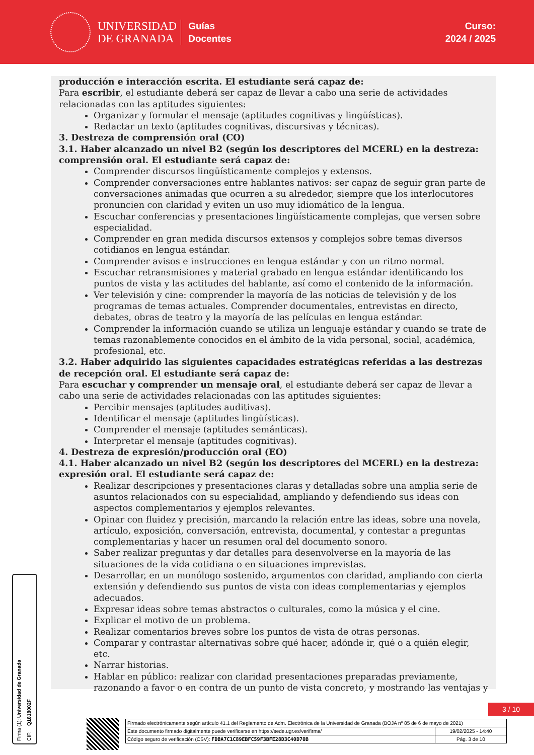UNIVERSIDAD
DE GRANADA
Guías
Docentes
Curso:
2024 / 2025
producción e interacción escrita. El estudiante será capaz de:
Para escribir, el estudiante deberá ser capaz de llevar a cabo una serie de actividades relacionadas con las aptitudes siguientes:
Organizar y formular el mensaje (aptitudes cognitivas y lingüísticas).
Redactar un texto (aptitudes cognitivas, discursivas y técnicas).
3. Destreza de comprensión oral (CO)
3.1. Haber alcanzado un nivel B2 (según los descriptores del MCERL) en la destreza: comprensión oral. El estudiante será capaz de:
Comprender discursos lingüísticamente complejos y extensos.
Comprender conversaciones entre hablantes nativos: ser capaz de seguir gran parte de conversaciones animadas que ocurren a su alrededor, siempre que los interlocutores pronuncien con claridad y eviten un uso muy idiomático de la lengua.
Escuchar conferencias y presentaciones lingüísticamente complejas, que versen sobre especialidad.
Comprender en gran medida discursos extensos y complejos sobre temas diversos cotidianos en lengua estándar.
Comprender avisos e instrucciones en lengua estándar y con un ritmo normal.
Escuchar retransmisiones y material grabado en lengua estándar identificando los puntos de vista y las actitudes del hablante, así como el contenido de la información.
Ver televisión y cine: comprender la mayoría de las noticias de televisión y de los programas de temas actuales. Comprender documentales, entrevistas en directo, debates, obras de teatro y la mayoría de las películas en lengua estándar.
Comprender la información cuando se utiliza un lenguaje estándar y cuando se trate de temas razonablemente conocidos en el ámbito de la vida personal, social, académica, profesional, etc.
3.2. Haber adquirido las siguientes capacidades estratégicas referidas a las destrezas de recepción oral. El estudiante será capaz de:
Para escuchar y comprender un mensaje oral, el estudiante deberá ser capaz de llevar a cabo una serie de actividades relacionadas con las aptitudes siguientes:
Percibir mensajes (aptitudes auditivas).
Identificar el mensaje (aptitudes lingüísticas).
Comprender el mensaje (aptitudes semánticas).
Interpretar el mensaje (aptitudes cognitivas).
4. Destreza de expresión/producción oral (EO)
4.1. Haber alcanzado un nivel B2 (según los descriptores del MCERL) en la destreza: expresión oral. El estudiante será capaz de:
Realizar descripciones y presentaciones claras y detalladas sobre una amplia serie de asuntos relacionados con su especialidad, ampliando y defendiendo sus ideas con aspectos complementarios y ejemplos relevantes.
Opinar con fluidez y precisión, marcando la relación entre las ideas, sobre una novela, artículo, exposición, conversación, entrevista, documental, y contestar a preguntas complementarias y hacer un resumen oral del documento sonoro.
Saber realizar preguntas y dar detalles para desenvolverse en la mayoría de las situaciones de la vida cotidiana o en situaciones imprevistas.
Desarrollar, en un monólogo sostenido, argumentos con claridad, ampliando con cierta extensión y defendiendo sus puntos de vista con ideas complementarias y ejemplos adecuados.
Expresar ideas sobre temas abstractos o culturales, como la música y el cine.
Explicar el motivo de un problema.
Realizar comentarios breves sobre los puntos de vista de otras personas.
Comparar y contrastar alternativas sobre qué hacer, adónde ir, qué o a quién elegir, etc.
Narrar historias.
Hablar en público: realizar con claridad presentaciones preparadas previamente, razonando a favor o en contra de un punto de vista concreto, y mostrando las ventajas y
Firma (1): Universidad de Granada CIF: Q1818002F
3 / 10
| Firmado electrónicamente según artículo 41.1 del Reglamento de Adm. Electrónica de la Universidad de Granada (BOJA nº 85 de 6 de mayo de 2021) | |
| Este documento firmado digitalmente puede verificarse en https://sede.ugr.es/verifirma/ | 19/02/2025 - 14:40 |
| Código seguro de verificación (CSV): FDBA7C1C89EBFC59F3BFE28D3C40D70B | Pág. 3 de 10 |